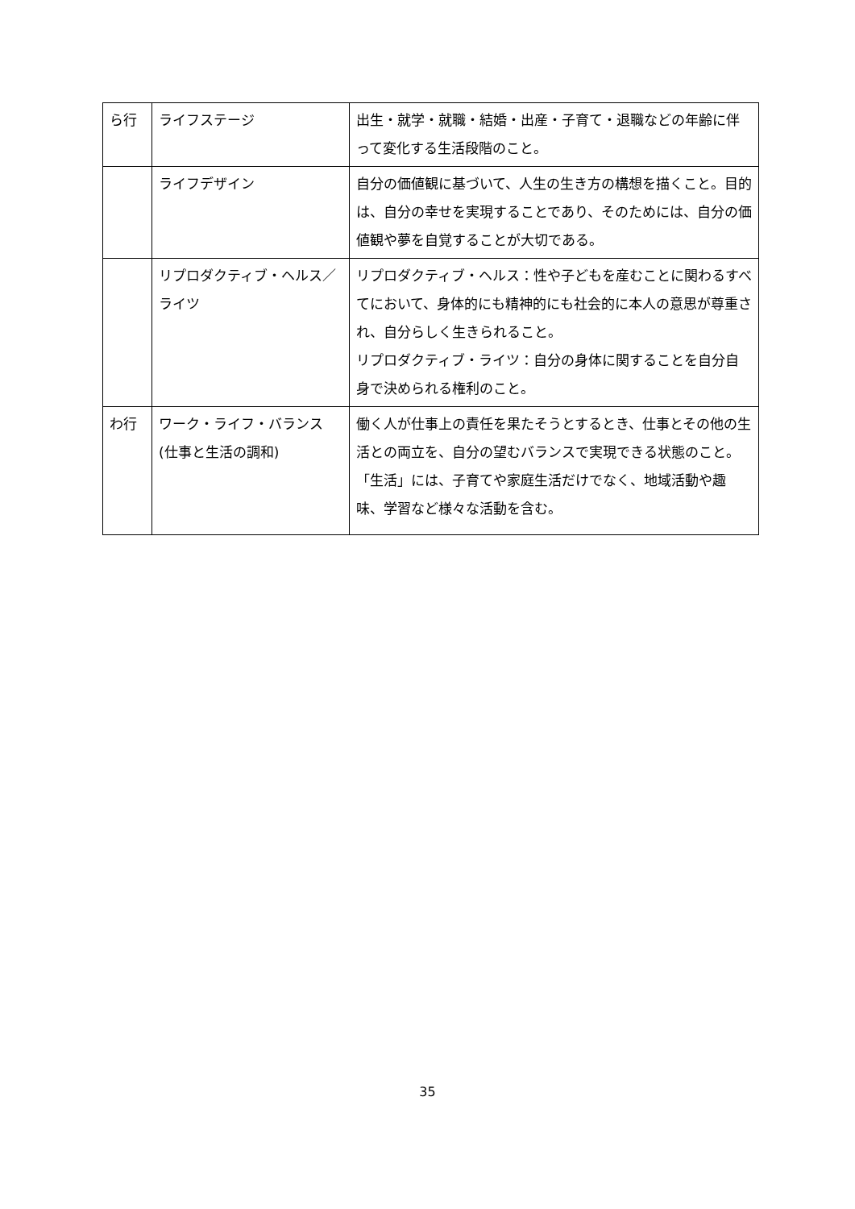| ら行 | ライフステージ | 出生・就学・就職・結婚・出産・子育て・退職などの年齢に伴って変化する生活段階のこと。 |
| | ライフデザイン | 自分の価値観に基づいて、人生の生き方の構想を描くこと。目的は、自分の幸せを実現することであり、そのためには、自分の価値観や夢を自覚することが大切である。 |
| | リプロダクティブ・ヘルス／ライツ | リプロダクティブ・ヘルス：性や子どもを産むことに関わるすべてにおいて、身体的にも精神的にも社会的に本人の意思が尊重され、自分らしく生きられること。 リプロダクティブ・ライツ：自分の身体に関することを自分自身で決められる権利のこと。 |
| わ行 | ワーク・ライフ・バランス (仕事と生活の調和) | 働く人が仕事上の責任を果たそうとするとき、仕事とその他の生活との両立を、自分の望むバランスで実現できる状態のこと。「生活」には、子育てや家庭生活だけでなく、地域活動や趣味、学習など様々な活動を含む。 |
35